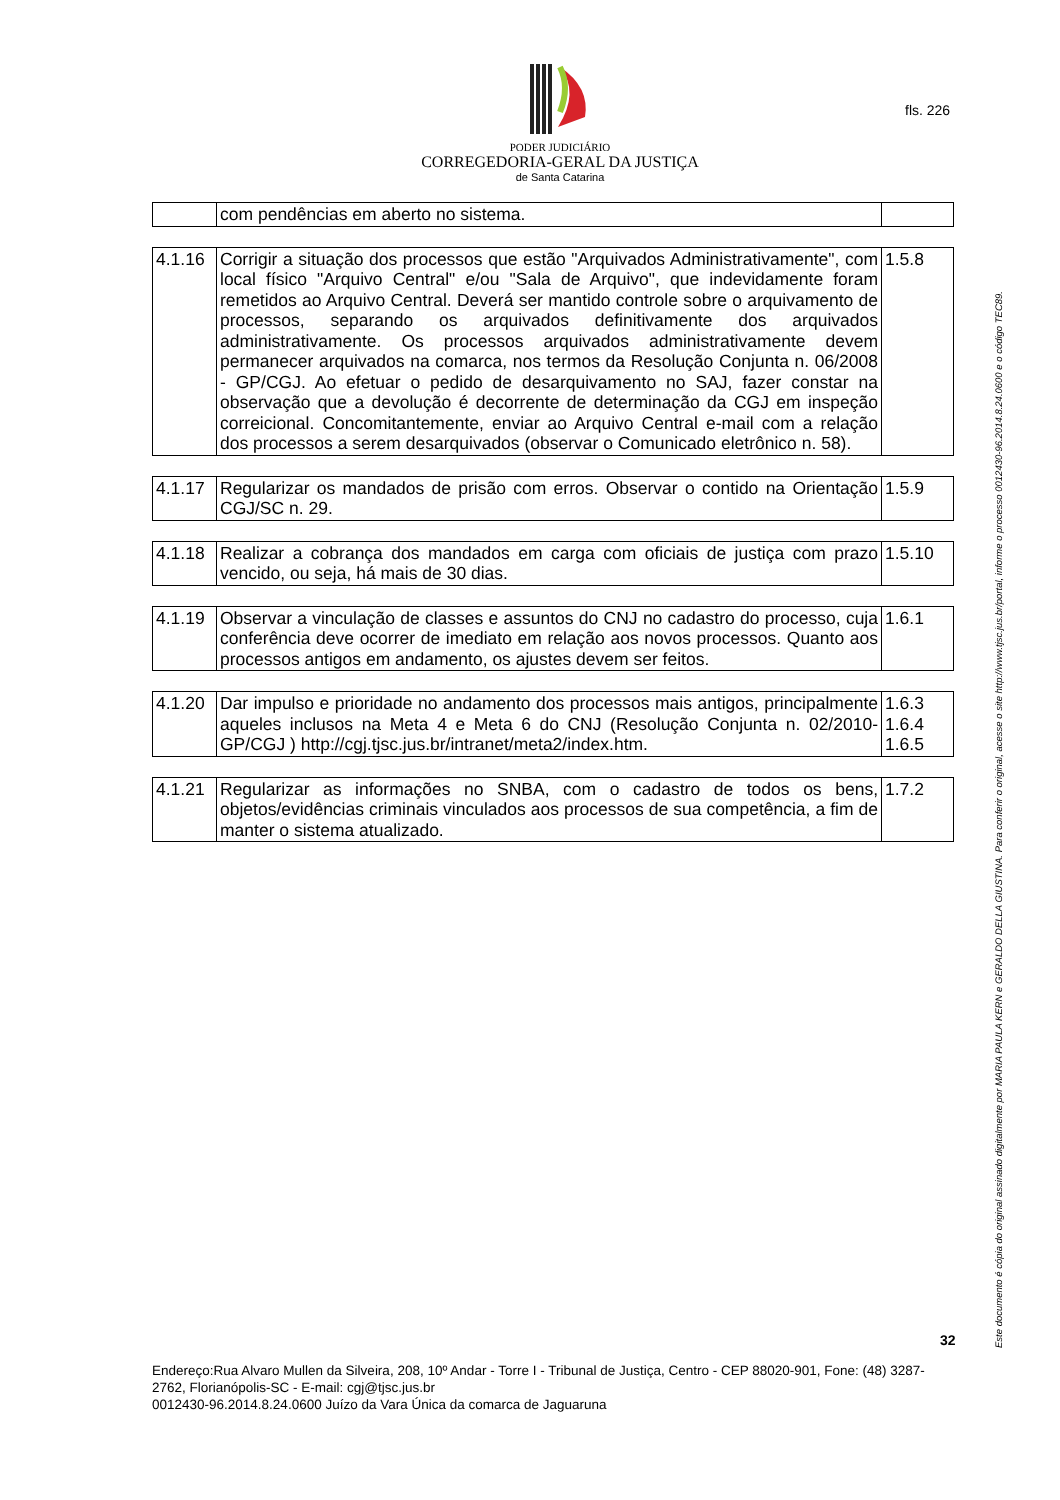PODER JUDICIÁRIO
CORREGEDORIA-GERAL DA JUSTIÇA
de Santa Catarina
fls. 226
| | com pendências em aberto no sistema. | |
| 4.1.16 | Corrigir a situação dos processos que estão "Arquivados Administrativamente", com local físico "Arquivo Central" e/ou "Sala de Arquivo", que indevidamente foram remetidos ao Arquivo Central. Deverá ser mantido controle sobre o arquivamento de processos, separando os arquivados definitivamente dos arquivados administrativamente. Os processos arquivados administrativamente devem permanecer arquivados na comarca, nos termos da Resolução Conjunta n. 06/2008 - GP/CGJ. Ao efetuar o pedido de desarquivamento no SAJ, fazer constar na observação que a devolução é decorrente de determinação da CGJ em inspeção correicional. Concomitantemente, enviar ao Arquivo Central e-mail com a relação dos processos a serem desarquivados (observar o Comunicado eletrônico n. 58). | 1.5.8 |
| 4.1.17 | Regularizar os mandados de prisão com erros. Observar o contido na Orientação CGJ/SC n. 29. | 1.5.9 |
| 4.1.18 | Realizar a cobrança dos mandados em carga com oficiais de justiça com prazo vencido, ou seja, há mais de 30 dias. | 1.5.10 |
| 4.1.19 | Observar a vinculação de classes e assuntos do CNJ no cadastro do processo, cuja conferência deve ocorrer de imediato em relação aos novos processos. Quanto aos processos antigos em andamento, os ajustes devem ser feitos. | 1.6.1 |
| 4.1.20 | Dar impulso e prioridade no andamento dos processos mais antigos, principalmente aqueles inclusos na Meta 4 e Meta 6 do CNJ (Resolução Conjunta n. 02/2010-GP/CGJ ) http://cgj.tjsc.jus.br/intranet/meta2/index.htm. | 1.6.3 1.6.4 1.6.5 |
| 4.1.21 | Regularizar as informações no SNBA, com o cadastro de todos os bens, objetos/evidências criminais vinculados aos processos de sua competência, a fim de manter o sistema atualizado. | 1.7.2 |
Este documento é cópia do original assinado digitalmente por MARIA PAULA KERN e GERALDO DELLA GIUSTINA. Para conferir o original, acesse o site http://www.tjsc.jus.br/portal, informe o processo 0012430-96.2014.8.24.0600 e o código TEC89.
32
Endereço:Rua Alvaro Mullen da Silveira, 208, 10º Andar - Torre I - Tribunal de Justiça, Centro - CEP 88020-901, Fone: (48) 3287-2762, Florianópolis-SC - E-mail: cgj@tjsc.jus.br
0012430-96.2014.8.24.0600 Juízo da Vara Única da comarca de Jaguaruna